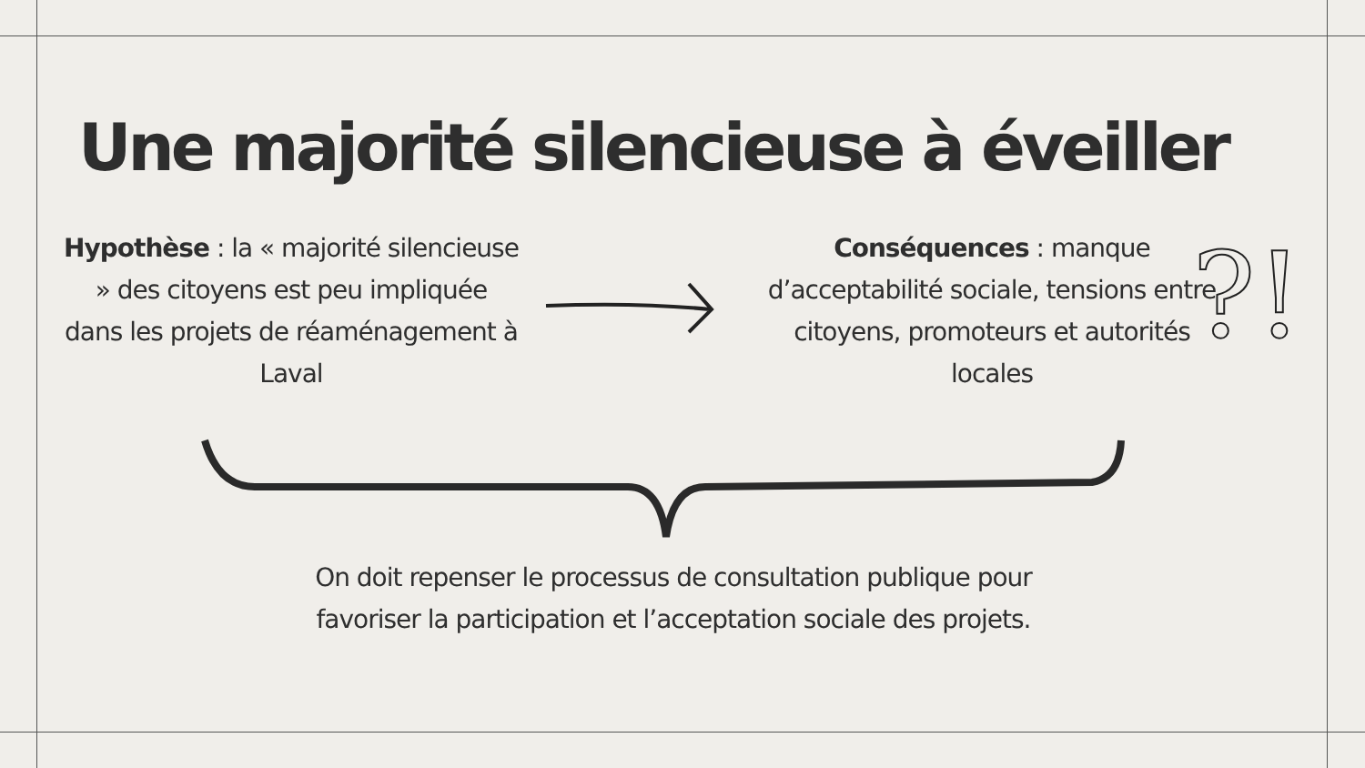Une majorité silencieuse à éveiller
Hypothèse : la « majorité silencieuse » des citoyens est peu impliquée dans les projets de réaménagement à Laval
Conséquences : manque d’acceptabilité sociale, tensions entre citoyens, promoteurs et autorités locales
?!
On doit repenser le processus de consultation publique pour favoriser la participation et l’acceptation sociale des projets.